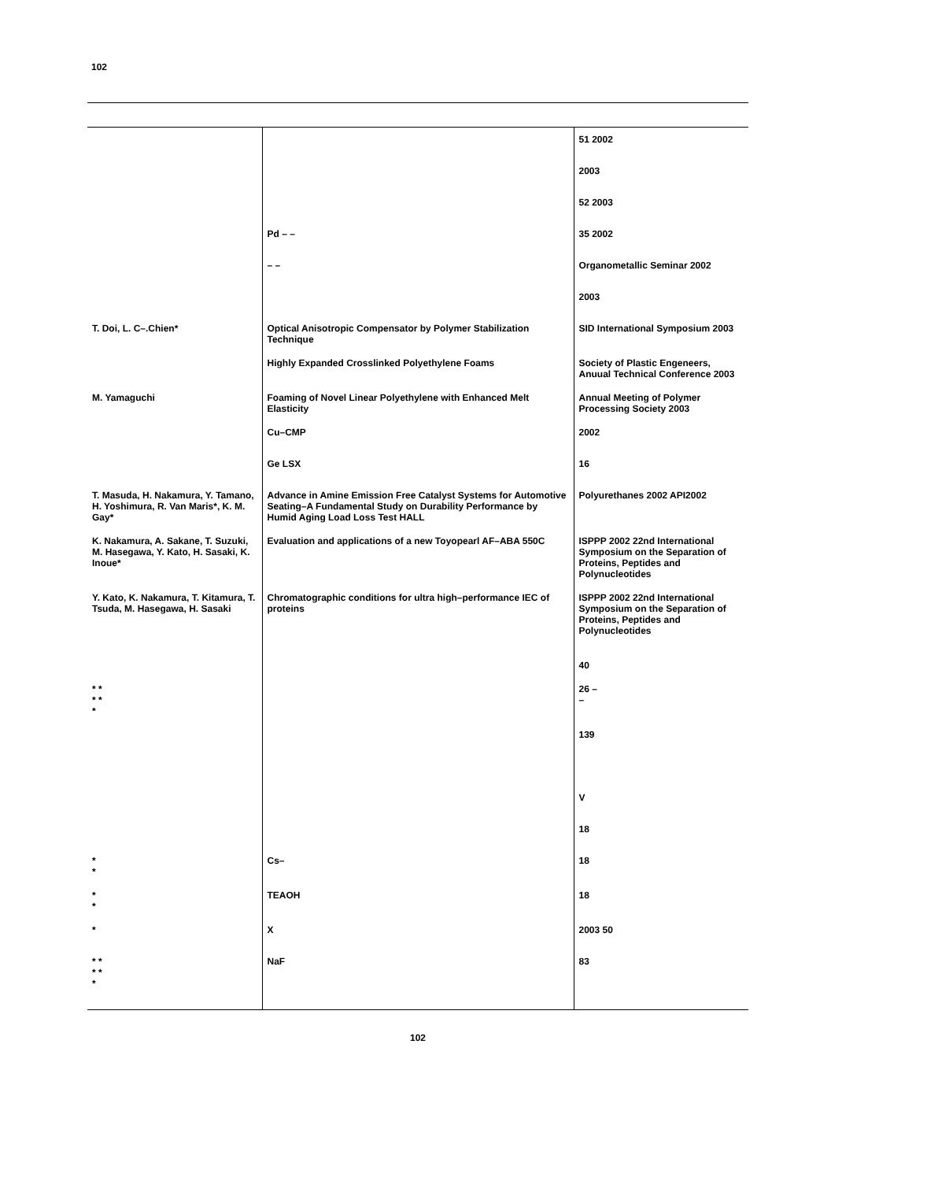102
| | | 51 2002 |
| | | 2003 |
| | | 52 2003 |
| | Pd – – | 35 2002 |
| | – – | Organometallic Seminar 2002 |
| | | 2003 |
| T. Doi, L. C–.Chien* | Optical Anisotropic Compensator by Polymer Stabilization Technique | SID International Symposium 2003 |
| | Highly Expanded Crosslinked Polyethylene Foams | Society of Plastic Engeneers, Anuual Technical Conference 2003 |
| M. Yamaguchi | Foaming of Novel Linear Polyethylene with Enhanced Melt Elasticity | Annual Meeting of Polymer Processing Society 2003 |
| | Cu–CMP | 2002 |
| | Ge LSX | 16 |
| T. Masuda, H. Nakamura, Y. Tamano, H. Yoshimura, R. Van Maris*, K. M. Gay* | Advance in Amine Emission Free Catalyst Systems for Automotive Seating–A Fundamental Study on Durability Performance by Humid Aging Load Loss Test HALL | Polyurethanes 2002 API2002 |
| K. Nakamura, A. Sakane, T. Suzuki, M. Hasegawa, Y. Kato, H. Sasaki, K. Inoue* | Evaluation and applications of a new Toyopearl AF–ABA 550C | ISPPP 2002 22nd International Symposium on the Separation of Proteins, Peptides and Polynucleotides |
| Y. Kato, K. Nakamura, T. Kitamura, T. Tsuda, M. Hasegawa, H. Sasaki | Chromatographic conditions for ultra high–performance IEC of proteins | ISPPP 2002 22nd International Symposium on the Separation of Proteins, Peptides and Polynucleotides |
| | | 40 |
| * * * * * | | 26 – – |
| | | 139 |
| | | V |
| | | 18 |
| * * | Cs– | 18 |
| * * | TEAOH | 18 |
| * | X | 2003 50 |
| * * * * * | NaF | 83 |
102